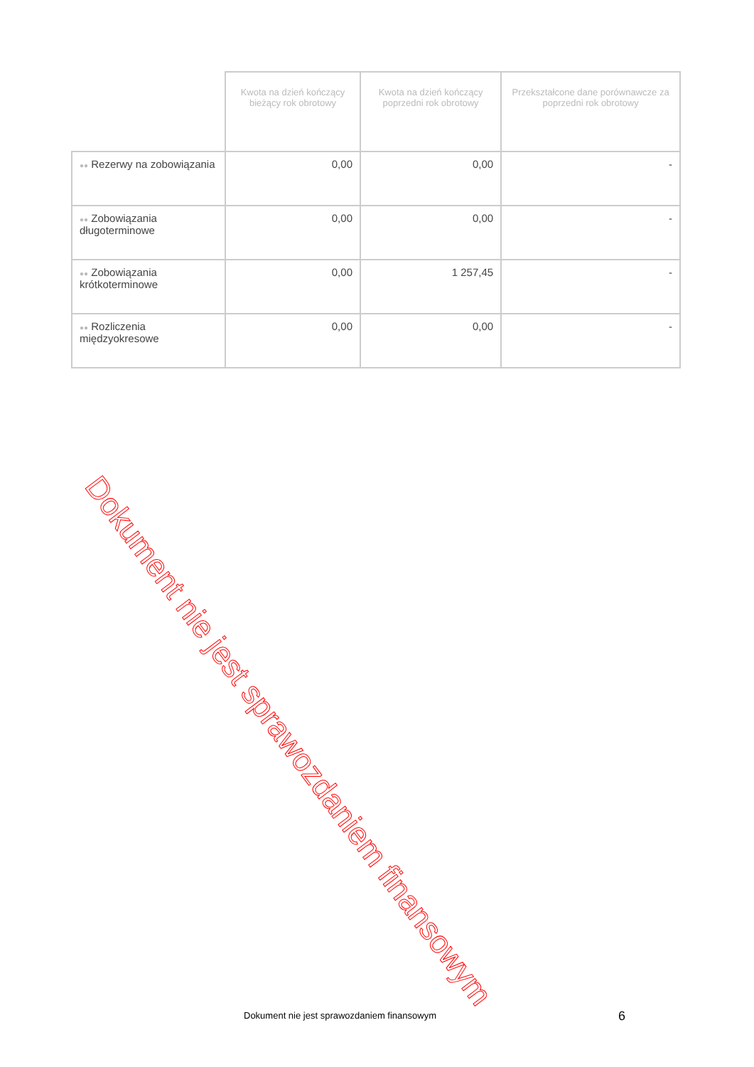| | Kwota na dzień kończący bieżący rok obrotowy | Kwota na dzień kończący poprzedni rok obrotowy | Przekształcone dane porównawcze za poprzedni rok obrotowy |
| --- | --- | --- | --- |
| ●● Rezerwy na zobowiązania | 0,00 | 0,00 | - |
| ●● Zobowiązania długoterminowe | 0,00 | 0,00 | - |
| ●● Zobowiązania krótkoterminowe | 0,00 | 1 257,45 | - |
| ●● Rozliczenia międzyokresowe | 0,00 | 0,00 | - |
Dokument nie jest sprawozdaniem finansowym
Dokument nie jest sprawozdaniem finansowym
6